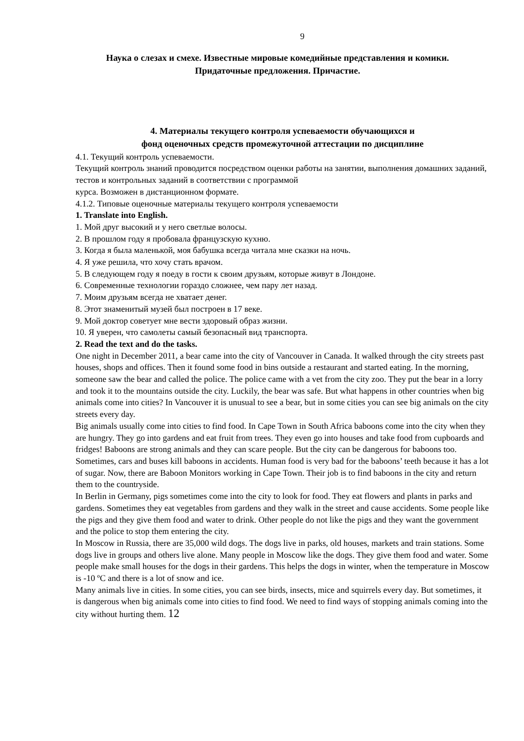9
Наука о слезах и смехе. Известные мировые комедийные представления и комики.
Придаточные предложения. Причастие.
4. Материалы текущего контроля успеваемости обучающихся и
фонд оценочных средств промежуточной аттестации по дисциплине
4.1. Текущий контроль успеваемости.
Текущий контроль знаний проводится посредством оценки работы на занятии, выполнения домашних заданий, тестов и контрольных заданий в соответствии с программой
курса. Возможен в дистанционном формате.
4.1.2. Типовые оценочные материалы текущего контроля успеваемости
1. Translate into English.
1. Мой друг высокий и у него светлые волосы.
2. В прошлом году я пробовала французскую кухню.
3. Когда я была маленькой, моя бабушка всегда читала мне сказки на ночь.
4. Я уже решила, что хочу стать врачом.
5. В следующем году я поеду в гости к своим друзьям, которые живут в Лондоне.
6. Современные технологии гораздо сложнее, чем пару лет назад.
7. Моим друзьям всегда не хватает денег.
8. Этот знаменитый музей был построен в 17 веке.
9. Мой доктор советует мне вести здоровый образ жизни.
10. Я уверен, что самолеты самый безопасный вид транспорта.
2. Read the text and do the tasks.
One night in December 2011, a bear came into the city of Vancouver in Canada. It walked through the city streets past houses, shops and offices. Then it found some food in bins outside a restaurant and started eating. In the morning, someone saw the bear and called the police. The police came with a vet from the city zoo. They put the bear in a lorry and took it to the mountains outside the city. Luckily, the bear was safe. But what happens in other countries when big animals come into cities? In Vancouver it is unusual to see a bear, but in some cities you can see big animals on the city streets every day.
Big animals usually come into cities to find food. In Cape Town in South Africa baboons come into the city when they are hungry. They go into gardens and eat fruit from trees. They even go into houses and take food from cupboards and fridges! Baboons are strong animals and they can scare people. But the city can be dangerous for baboons too. Sometimes, cars and buses kill baboons in accidents. Human food is very bad for the baboons’ teeth because it has a lot of sugar. Now, there are Baboon Monitors working in Cape Town. Their job is to find baboons in the city and return them to the countryside.
In Berlin in Germany, pigs sometimes come into the city to look for food. They eat flowers and plants in parks and gardens. Sometimes they eat vegetables from gardens and they walk in the street and cause accidents. Some people like the pigs and they give them food and water to drink. Other people do not like the pigs and they want the government and the police to stop them entering the city.
In Moscow in Russia, there are 35,000 wild dogs. The dogs live in parks, old houses, markets and train stations. Some dogs live in groups and others live alone. Many people in Moscow like the dogs. They give them food and water. Some people make small houses for the dogs in their gardens. This helps the dogs in winter, when the temperature in Moscow is -10 ºC and there is a lot of snow and ice.
Many animals live in cities. In some cities, you can see birds, insects, mice and squirrels every day. But sometimes, it is dangerous when big animals come into cities to find food. We need to find ways of stopping animals coming into the city without hurting them. 12